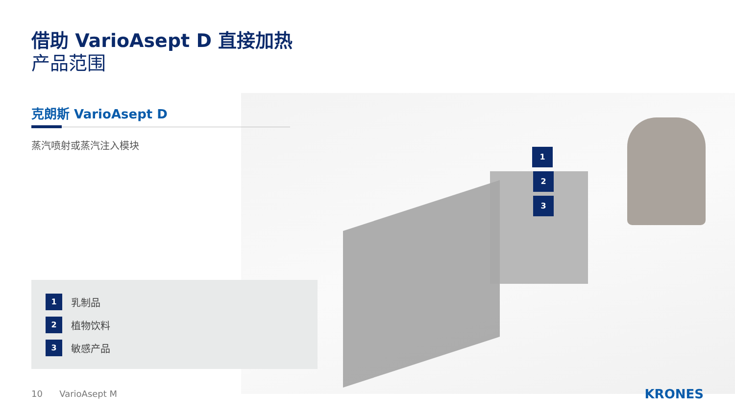借助 VarioAsept D 直接加热
产品范围
克朗斯 VarioAsept D
蒸汽喷射或蒸汽注入模块
1
乳制品
2
植物饮料
3
敏感产品
1
2
3
10 VarioAsept M KRONES